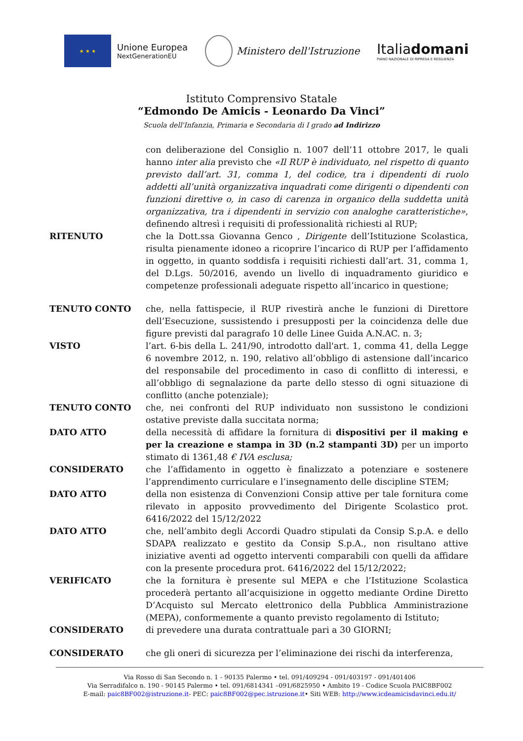★ ★ ★
Unione Europea
NextGenerationEU
Ministero dell'Istruzione
Italiadomani
PIANO NAZIONALE DI RIPRESA E RESILIENZA
Istituto Comprensivo Statale
“Edmondo De Amicis - Leonardo Da Vinci”
Scuola dell'Infanzia, Primaria e Secondaria di I grado ad Indirizzo
con deliberazione del Consiglio n. 1007 dell’11 ottobre 2017, le quali hanno inter alia previsto che «Il RUP è individuato, nel rispetto di quanto previsto dall’art. 31, comma 1, del codice, tra i dipendenti di ruolo addetti all’unità organizzativa inquadrati come dirigenti o dipendenti con funzioni direttive o, in caso di carenza in organico della suddetta unità organizzativa, tra i dipendenti in servizio con analoghe caratteristiche», definendo altresì i requisiti di professionalità richiesti al RUP;
RITENUTO che la Dott.ssa Giovanna Genco , Dirigente dell’Istituzione Scolastica, risulta pienamente idoneo a ricoprire l’incarico di RUP per l’affidamento in oggetto, in quanto soddisfa i requisiti richiesti dall’art. 31, comma 1, del D.Lgs. 50/2016, avendo un livello di inquadramento giuridico e competenze professionali adeguate rispetto all’incarico in questione;
TENUTO CONTO che, nella fattispecie, il RUP rivestirà anche le funzioni di Direttore dell’Esecuzione, sussistendo i presupposti per la coincidenza delle due figure previsti dal paragrafo 10 delle Linee Guida A.N.AC. n. 3;
VISTO l’art. 6-bis della L. 241/90, introdotto dall'art. 1, comma 41, della Legge 6 novembre 2012, n. 190, relativo all’obbligo di astensione dall’incarico del responsabile del procedimento in caso di conflitto di interessi, e all’obbligo di segnalazione da parte dello stesso di ogni situazione di conflitto (anche potenziale);
TENUTO CONTO che, nei confronti del RUP individuato non sussistono le condizioni ostative previste dalla succitata norma;
DATO ATTO della necessità di affidare la fornitura di dispositivi per il making e per la creazione e stampa in 3D (n.2 stampanti 3D) per un importo stimato di 1361,48 € IVA esclusa;
CONSIDERATO che l’affidamento in oggetto è finalizzato a potenziare e sostenere l’apprendimento curriculare e l’insegnamento delle discipline STEM;
DATO ATTO della non esistenza di Convenzioni Consip attive per tale fornitura come rilevato in apposito provvedimento del Dirigente Scolastico prot. 6416/2022 del 15/12/2022
DATO ATTO che, nell’ambito degli Accordi Quadro stipulati da Consip S.p.A. e dello SDAPA realizzato e gestito da Consip S.p.A., non risultano attive iniziative aventi ad oggetto interventi comparabili con quelli da affidare con la presente procedura prot. 6416/2022 del 15/12/2022;
VERIFICATO che la fornitura è presente sul MEPA e che l’Istituzione Scolastica procederà pertanto all’acquisizione in oggetto mediante Ordine Diretto D’Acquisto sul Mercato elettronico della Pubblica Amministrazione (MEPA), conformemente a quanto previsto regolamento di Istituto;
CONSIDERATO di prevedere una durata contrattuale pari a 30 GIORNI;
CONSIDERATO che gli oneri di sicurezza per l’eliminazione dei rischi da interferenza,
Via Rosso di San Secondo n. 1 - 90135 Palermo • tel. 091/409294 - 091/403197 - 091/401406
Via Serradifalco n. 190 - 90145 Palermo • tel. 091/6814341 –091/6825950 • Ambito 19 - Codice Scuola PAIC8BF002
E-mail: paic8BF002@istruzione.it- PEC: paic8BF002@pec.istruzione.it• Siti WEB: http://www.icdeamicisdavinci.edu.it/